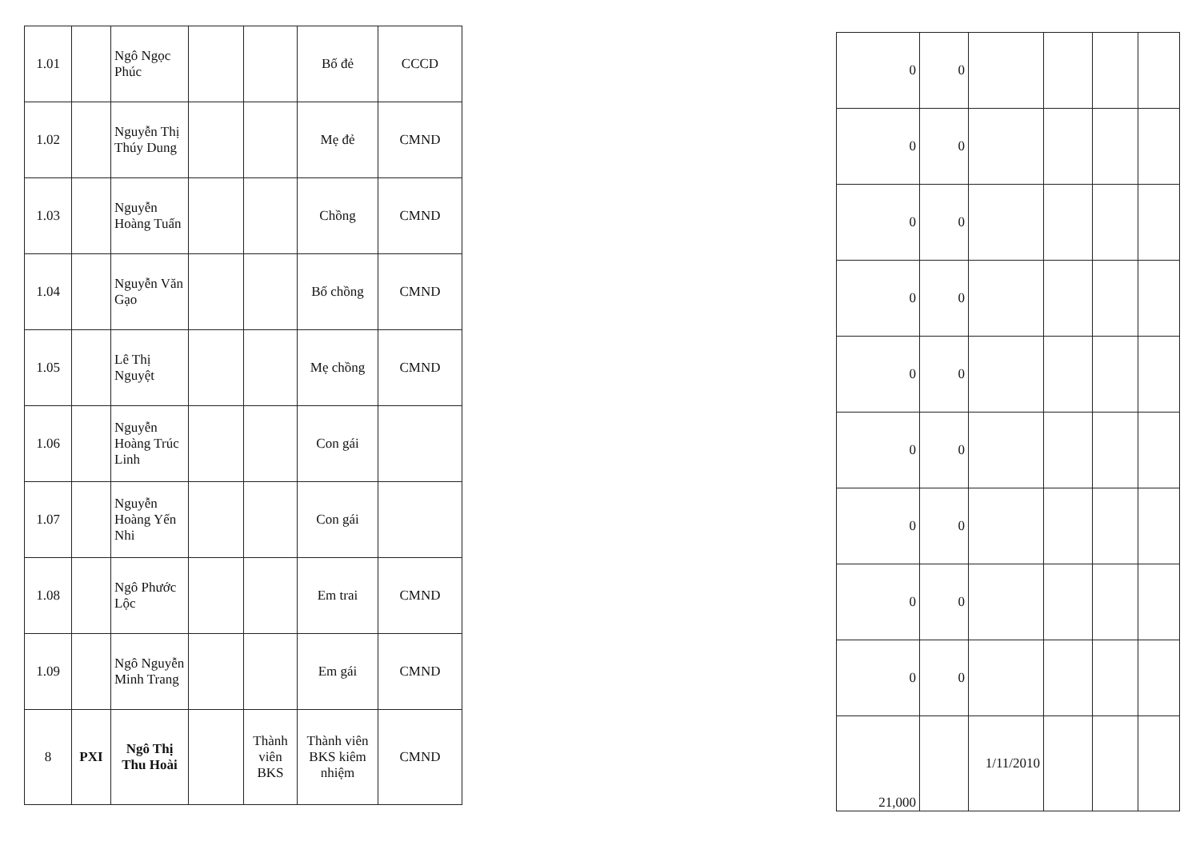| 1.01 | | Ngô Ngọc Phúc | | | Bố đẻ | CCCD |
| 1.02 | | Nguyễn Thị Thúy Dung | | | Mẹ đẻ | CMND |
| 1.03 | | Nguyễn Hoàng Tuấn | | | Chồng | CMND |
| 1.04 | | Nguyễn Văn Gạo | | | Bố chồng | CMND |
| 1.05 | | Lê Thị Nguyệt | | | Mẹ chồng | CMND |
| 1.06 | | Nguyễn Hoàng Trúc Linh | | | Con gái | |
| 1.07 | | Nguyễn Hoàng Yến Nhi | | | Con gái | |
| 1.08 | | Ngô Phước Lộc | | | Em trai | CMND |
| 1.09 | | Ngô Nguyễn Minh Trang | | | Em gái | CMND |
| 8 | PXI | Ngô Thị Thu Hoài | | Thành viên BKS | Thành viên BKS kiêm nhiệm | CMND |
| 0 | 0 | | | | |
| 0 | 0 | | | | |
| 0 | 0 | | | | |
| 0 | 0 | | | | |
| 0 | 0 | | | | |
| 0 | 0 | | | | |
| 0 | 0 | | | | |
| 0 | 0 | | | | |
| 0 | 0 | | | | |
| 21,000 | | 1/11/2010 | | | |